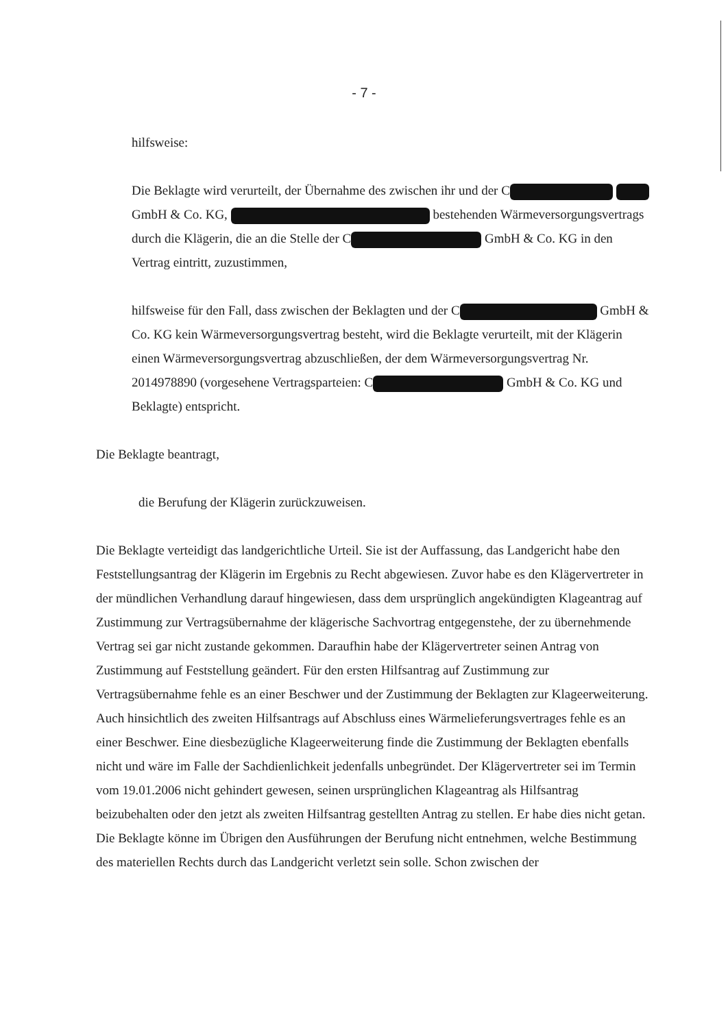- 7 -
hilfsweise:
Die Beklagte wird verurteilt, der Übernahme des zwischen ihr und der C GmbH & Co. KG, bestehenden Wärmeversorgungsvertrags durch die Klägerin, die an die Stelle der C GmbH & Co. KG in den Vertrag eintritt, zuzustimmen,
hilfsweise für den Fall, dass zwischen der Beklagten und der C GmbH & Co. KG kein Wärmeversorgungsvertrag besteht, wird die Beklagte verurteilt, mit der Klägerin einen Wärmeversorgungsvertrag abzuschließen, der dem Wärmeversorgungsvertrag Nr. 2014978890 (vorgesehene Vertragsparteien: C GmbH & Co. KG und Beklagte) entspricht.
Die Beklagte beantragt,
die Berufung der Klägerin zurückzuweisen.
Die Beklagte verteidigt das landgerichtliche Urteil. Sie ist der Auffassung, das Landgericht habe den Feststellungsantrag der Klägerin im Ergebnis zu Recht abgewiesen. Zuvor habe es den Klägervertreter in der mündlichen Verhandlung darauf hingewiesen, dass dem ursprünglich angekündigten Klageantrag auf Zustimmung zur Vertragsübernahme der klägerische Sachvortrag entgegenstehe, der zu übernehmende Vertrag sei gar nicht zustande gekommen. Daraufhin habe der Klägervertreter seinen Antrag von Zustimmung auf Feststellung geändert. Für den ersten Hilfsantrag auf Zustimmung zur Vertragsübernahme fehle es an einer Beschwer und der Zustimmung der Beklagten zur Klageerweiterung. Auch hinsichtlich des zweiten Hilfsantrags auf Abschluss eines Wärmelieferungsvertrages fehle es an einer Beschwer. Eine diesbezügliche Klageerweiterung finde die Zustimmung der Beklagten ebenfalls nicht und wäre im Falle der Sachdienlichkeit jedenfalls unbegründet. Der Klägervertreter sei im Termin vom 19.01.2006 nicht gehindert gewesen, seinen ursprünglichen Klageantrag als Hilfsantrag beizubehalten oder den jetzt als zweiten Hilfsantrag gestellten Antrag zu stellen. Er habe dies nicht getan.
Die Beklagte könne im Übrigen den Ausführungen der Berufung nicht entnehmen, welche Bestimmung des materiellen Rechts durch das Landgericht verletzt sein solle. Schon zwischen der